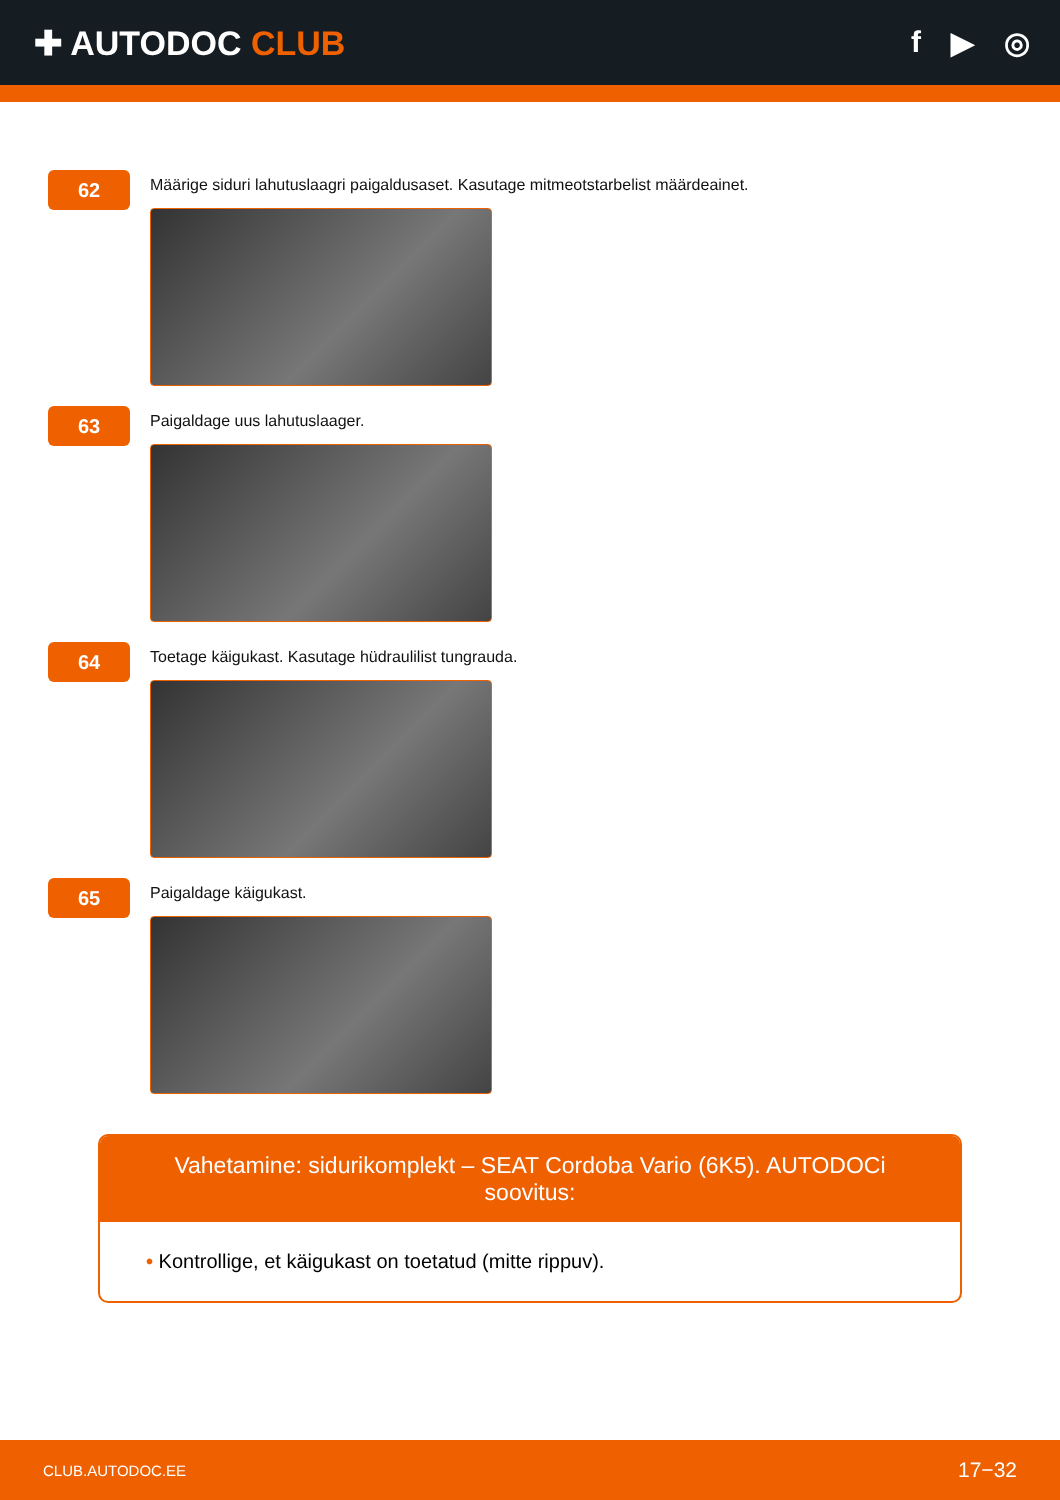✚ AUTODOC CLUB f ▶ ◎
62
Määrige siduri lahutuslaagri paigaldusaset. Kasutage mitmeotstarbelist määrdeainet.
63
Paigaldage uus lahutuslaager.
64
Toetage käigukast. Kasutage hüdraulilist tungrauda.
65
Paigaldage käigukast.
Vahetamine: sidurikomplekt – SEAT Cordoba Vario (6K5). AUTODOCi soovitus:
• Kontrollige, et käigukast on toetatud (mitte rippuv).
CLUB.AUTODOC.EE 17−32